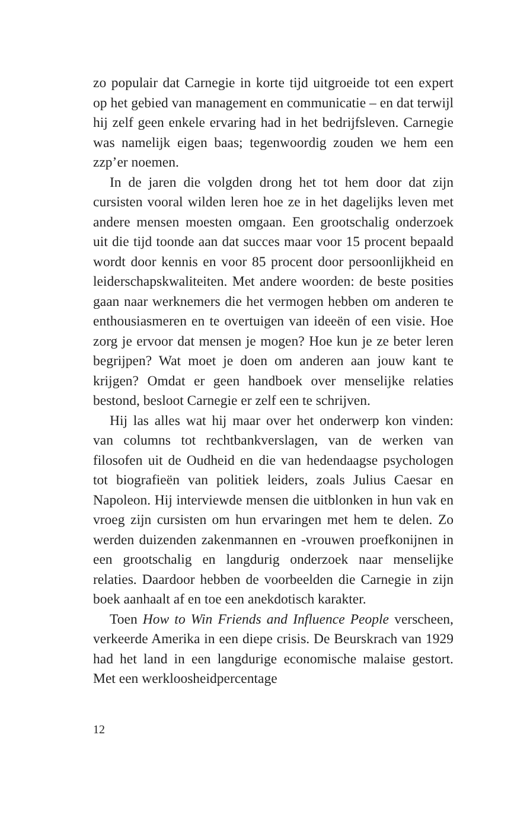zo populair dat Carnegie in korte tijd uitgroeide tot een expert op het gebied van management en communicatie – en dat terwijl hij zelf geen enkele ervaring had in het bedrijfsleven. Carnegie was namelijk eigen baas; tegenwoordig zouden we hem een zzp’er noemen.
In de jaren die volgden drong het tot hem door dat zijn cursisten vooral wilden leren hoe ze in het dagelijks leven met andere mensen moesten omgaan. Een grootschalig onderzoek uit die tijd toonde aan dat succes maar voor 15 procent bepaald wordt door kennis en voor 85 procent door persoonlijkheid en leiderschapskwaliteiten. Met andere woorden: de beste posities gaan naar werknemers die het vermogen hebben om anderen te enthousiasmeren en te overtuigen van ideeën of een visie. Hoe zorg je ervoor dat mensen je mogen? Hoe kun je ze beter leren begrijpen? Wat moet je doen om anderen aan jouw kant te krijgen? Omdat er geen handboek over menselijke relaties bestond, besloot Carnegie er zelf een te schrijven.
Hij las alles wat hij maar over het onderwerp kon vinden: van columns tot rechtbankverslagen, van de werken van filosofen uit de Oudheid en die van hedendaagse psychologen tot biografieën van politiek leiders, zoals Julius Caesar en Napoleon. Hij interviewde mensen die uitblonken in hun vak en vroeg zijn cursisten om hun ervaringen met hem te delen. Zo werden duizenden zakenmannen en -vrouwen proefkonijnen in een grootschalig en langdurig onderzoek naar menselijke relaties. Daardoor hebben de voorbeelden die Carnegie in zijn boek aanhaalt af en toe een anekdotisch karakter.
Toen How to Win Friends and Influence People verscheen, verkeerde Amerika in een diepe crisis. De Beurskrach van 1929 had het land in een langdurige economische malaise gestort. Met een werkloosheidpercentage
12